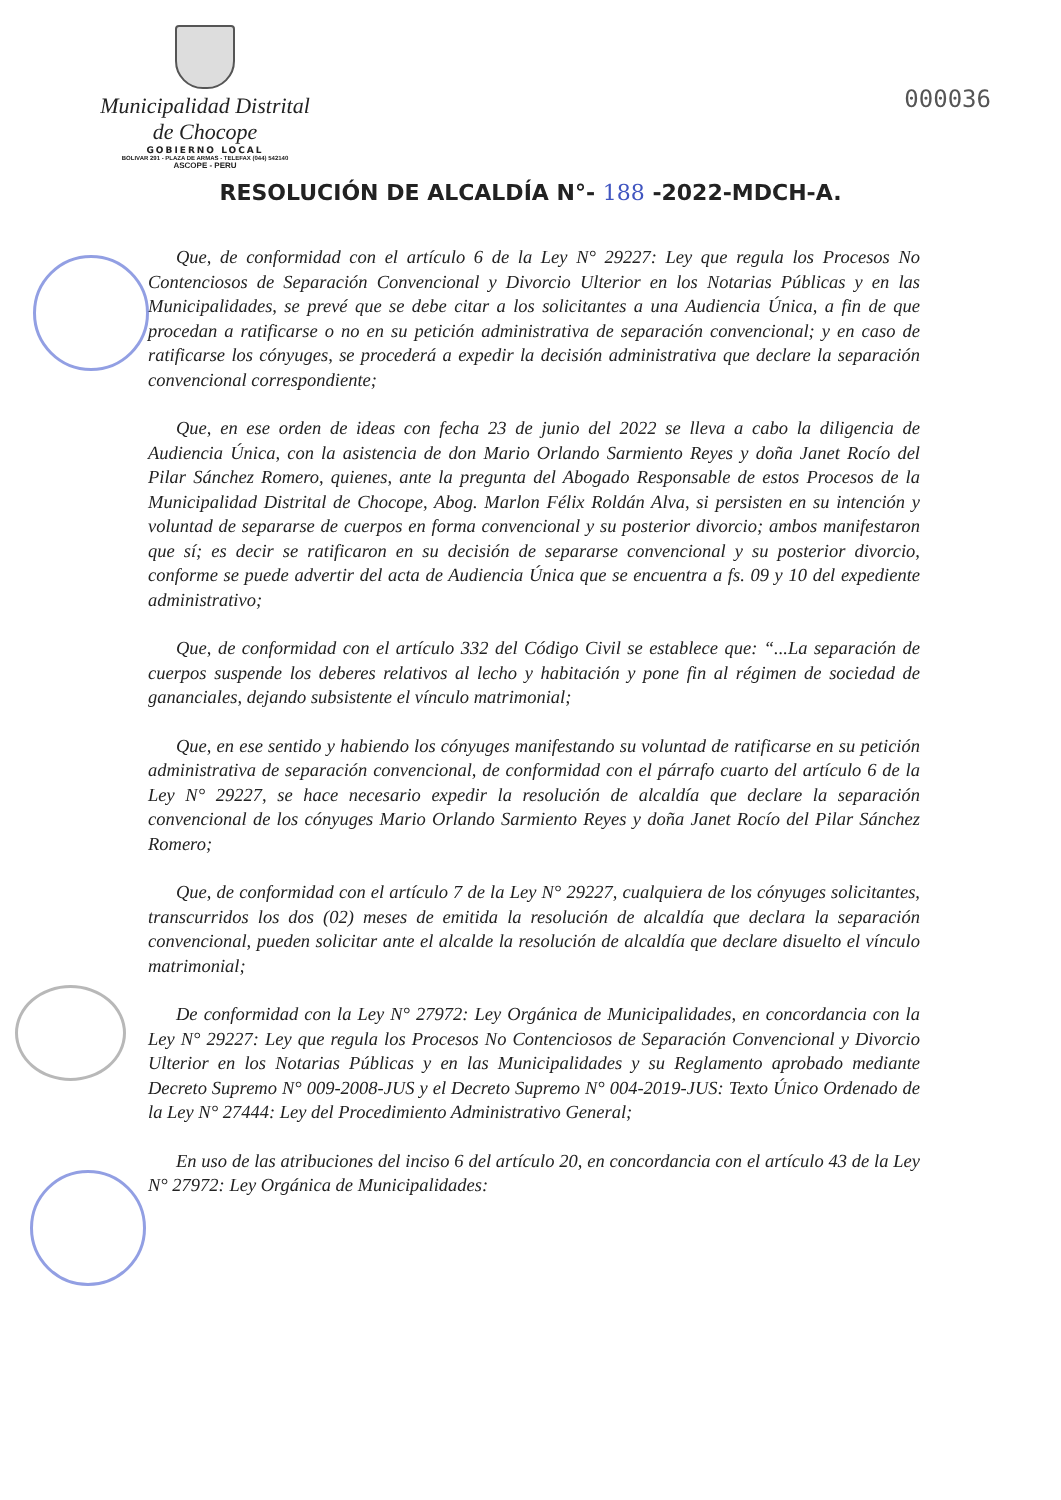Municipalidad Distrital de Chocope
GOBIERNO LOCAL
BOLIVAR 291 - PLAZA DE ARMAS - TELEFAX (044) 542140
ASCOPE - PERU
000036
RESOLUCIÓN DE ALCALDÍA N°- 188 -2022-MDCH-A.
Que, de conformidad con el artículo 6 de la Ley N° 29227: Ley que regula los Procesos No Contenciosos de Separación Convencional y Divorcio Ulterior en los Notarias Públicas y en las Municipalidades, se prevé que se debe citar a los solicitantes a una Audiencia Única, a fin de que procedan a ratificarse o no en su petición administrativa de separación convencional; y en caso de ratificarse los cónyuges, se procederá a expedir la decisión administrativa que declare la separación convencional correspondiente;
Que, en ese orden de ideas con fecha 23 de junio del 2022 se lleva a cabo la diligencia de Audiencia Única, con la asistencia de don Mario Orlando Sarmiento Reyes y doña Janet Rocío del Pilar Sánchez Romero, quienes, ante la pregunta del Abogado Responsable de estos Procesos de la Municipalidad Distrital de Chocope, Abog. Marlon Félix Roldán Alva, si persisten en su intención y voluntad de separarse de cuerpos en forma convencional y su posterior divorcio; ambos manifestaron que sí; es decir se ratificaron en su decisión de separarse convencional y su posterior divorcio, conforme se puede advertir del acta de Audiencia Única que se encuentra a fs. 09 y 10 del expediente administrativo;
Que, de conformidad con el artículo 332 del Código Civil se establece que: “...La separación de cuerpos suspende los deberes relativos al lecho y habitación y pone fin al régimen de sociedad de gananciales, dejando subsistente el vínculo matrimonial;
Que, en ese sentido y habiendo los cónyuges manifestando su voluntad de ratificarse en su petición administrativa de separación convencional, de conformidad con el párrafo cuarto del artículo 6 de la Ley N° 29227, se hace necesario expedir la resolución de alcaldía que declare la separación convencional de los cónyuges Mario Orlando Sarmiento Reyes y doña Janet Rocío del Pilar Sánchez Romero;
Que, de conformidad con el artículo 7 de la Ley N° 29227, cualquiera de los cónyuges solicitantes, transcurridos los dos (02) meses de emitida la resolución de alcaldía que declara la separación convencional, pueden solicitar ante el alcalde la resolución de alcaldía que declare disuelto el vínculo matrimonial;
De conformidad con la Ley N° 27972: Ley Orgánica de Municipalidades, en concordancia con la Ley N° 29227: Ley que regula los Procesos No Contenciosos de Separación Convencional y Divorcio Ulterior en los Notarias Públicas y en las Municipalidades y su Reglamento aprobado mediante Decreto Supremo N° 009-2008-JUS y el Decreto Supremo N° 004-2019-JUS: Texto Único Ordenado de la Ley N° 27444: Ley del Procedimiento Administrativo General;
En uso de las atribuciones del inciso 6 del artículo 20, en concordancia con el artículo 43 de la Ley N° 27972: Ley Orgánica de Municipalidades: